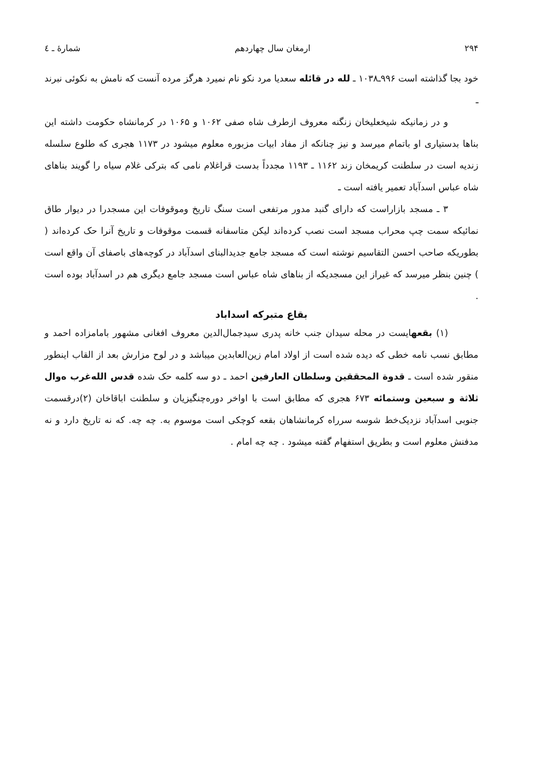۲۹۴ ارمغان سال چهاردهم شمارهٔ ـ ٤
خود بجا گذاشته است ۹۹۶ـ۱۰۳۸ ـ لله در قائله سعدیا مرد نکو نام نمیرد هرگز مرده آنست که نامش به نکوئی نبرند ـ
و در زمانیکه شیخعلیخان زنگنه معروف ازطرف شاه صفی ۱۰۶۲ و ۱۰۶۵ در کرمانشاه حکومت داشته این بناها بدستیاری او باتمام میرسد و نیز چنانکه از مفاد ابیات مزبوره معلوم میشود در ۱۱۷۳ هجری که طلوع سلسله زندیه است در سلطنت کریمخان زند ۱۱۶۲ ـ ۱۱۹۳ مجدداً بدست قراغلام نامی که بترکی غلام سیاه را گویند بناهای شاه عباس اسدآباد تعمیر یافته است ـ
۳ ـ مسجد بازاراست که دارای گنبد مدور مرتفعی است سنگ تاریخ وموقوفات این مسجدرا در دیوار طاق نمائیکه سمت چپ محراب مسجد است نصب کرده‌اند لیکن متاسفانه قسمت موقوفات و تاریخ آنرا حک کرده‌اند ( بطوریکه صاحب احسن التقاسیم نوشته است که مسجد جامع جدیدالبنای اسدآباد در کوچه‌های باصفای آن واقع است ) چنین بنظر میرسد که غیراز این مسجدیکه از بناهای شاه عباس است مسجد جامع دیگری هم در اسدآباد بوده است .
بقاع متبرکه اسداباد
(۱) بقعهایست در محله سیدان جنب خانه پدری سیدجمال‌الدین معروف افغانی مشهور بامامزاده احمد و مطابق نسب نامه خطی که دیده شده است از اولاد امام زین‌العابدین میباشد و در لوح مزارش بعد از القاب اینطور منقور شده است ـ قدوة المحققین وسلطان العارفین احمد ـ دو سه کلمه حک شده قدس الله‌غرب ه‌وال ثلاثة و سبعین وستمائه ۶۷۳ هجری که مطابق است با اواخر دوره‌چنگیزیان و سلطنت اباقاخان (۲)درقسمت جنوبی اسدآباد نزدیک‌خط شوسه سرراه کرمانشاهان بقعه کوچکی است موسوم به. چه چه. که نه تاریخ دارد و نه مدفنش معلوم است و بطریق استفهام گفته میشود . چه چه امام .